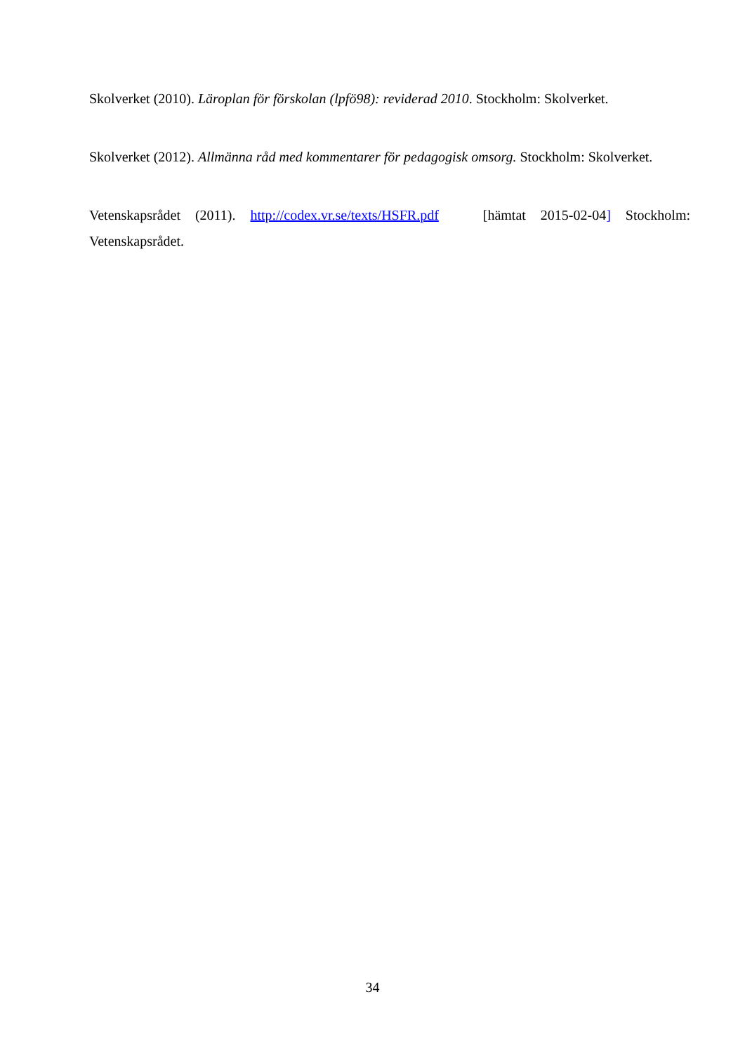Skolverket (2010). Läroplan för förskolan (lpfö98): reviderad 2010. Stockholm: Skolverket.
Skolverket (2012). Allmänna råd med kommentarer för pedagogisk omsorg. Stockholm: Skolverket.
Vetenskapsrådet (2011). http://codex.vr.se/texts/HSFR.pdf [hämtat 2015-02-04] Stockholm: Vetenskapsrådet.
34